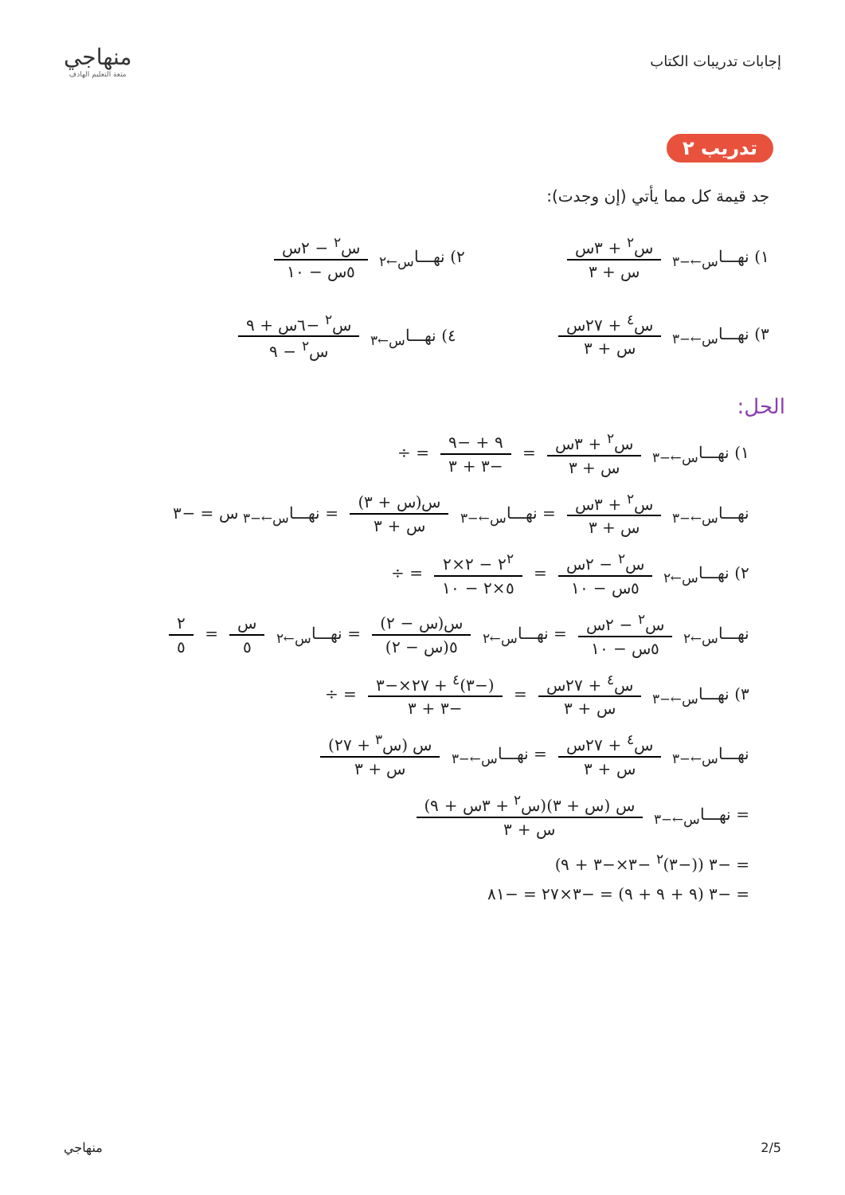إجابات تدريبات الكتاب
منهاجي
متعة التعليم الهادف
تدريب ٢
جد قيمة كل مما يأتي (إن وجدت):
١) نهـــا<sub>س←−٣</sub> س<sup>٢</sup> + ٣س س + ٣ ٢) نهـــا<sub>س←٢</sub> س<sup>٢</sup> − ٢س ٥س − ١٠
٣) نهـــا<sub>س←−٣</sub> س<sup>٤</sup> + ٢٧س س + ٣ ٤) نهـــا<sub>س←٣</sub> س<sup>٢</sup> −٦س + ٩ س<sup>٢</sup> − ٩
الحل:
١) نهـــا<sub>س←−٣</sub> س<sup>٢</sup> + ٣س س + ٣ = ٩ + −٩ −٣ + ٣ = ÷
نهـــا<sub>س←−٣</sub> س<sup>٢</sup> + ٣س س + ٣ = نهـــا<sub>س←−٣</sub> س(س + ٣) س + ٣ = نهـــا<sub>س←−٣</sub> س = −٣
٢) نهـــا<sub>س←٢</sub> س<sup>٢</sup> − ٢س ٥س − ١٠ = ٢<sup>٢</sup> − ٢×٢ ٥×٢ − ١٠ = ÷
نهـــا<sub>س←٢</sub> س<sup>٢</sup> − ٢س ٥س − ١٠ = نهـــا<sub>س←٢</sub> س(س − ٢) ٥(س − ٢) = نهـــا<sub>س←٢</sub> س ٥ = ٢ ٥
٣) نهـــا<sub>س←−٣</sub> س<sup>٤</sup> + ٢٧س س + ٣ = (−٣)<sup>٤</sup> + ٢٧×−٣ −٣ + ٣ = ÷
نهـــا<sub>س←−٣</sub> س<sup>٤</sup> + ٢٧س س + ٣ = نهـــا<sub>س←−٣</sub> س (س<sup>٣</sup> + ٢٧) س + ٣
= نهـــا<sub>س←−٣</sub> س (س + ٣)(س<sup>٢</sup> + ٣س + ٩) س + ٣
= −٣ ((−٣)<sup>٢</sup> −٣×−٣ + ٩)
= −٣ (٩ + ٩ + ٩) = −٣×٢٧ = −٨١
2/5 منهاجي